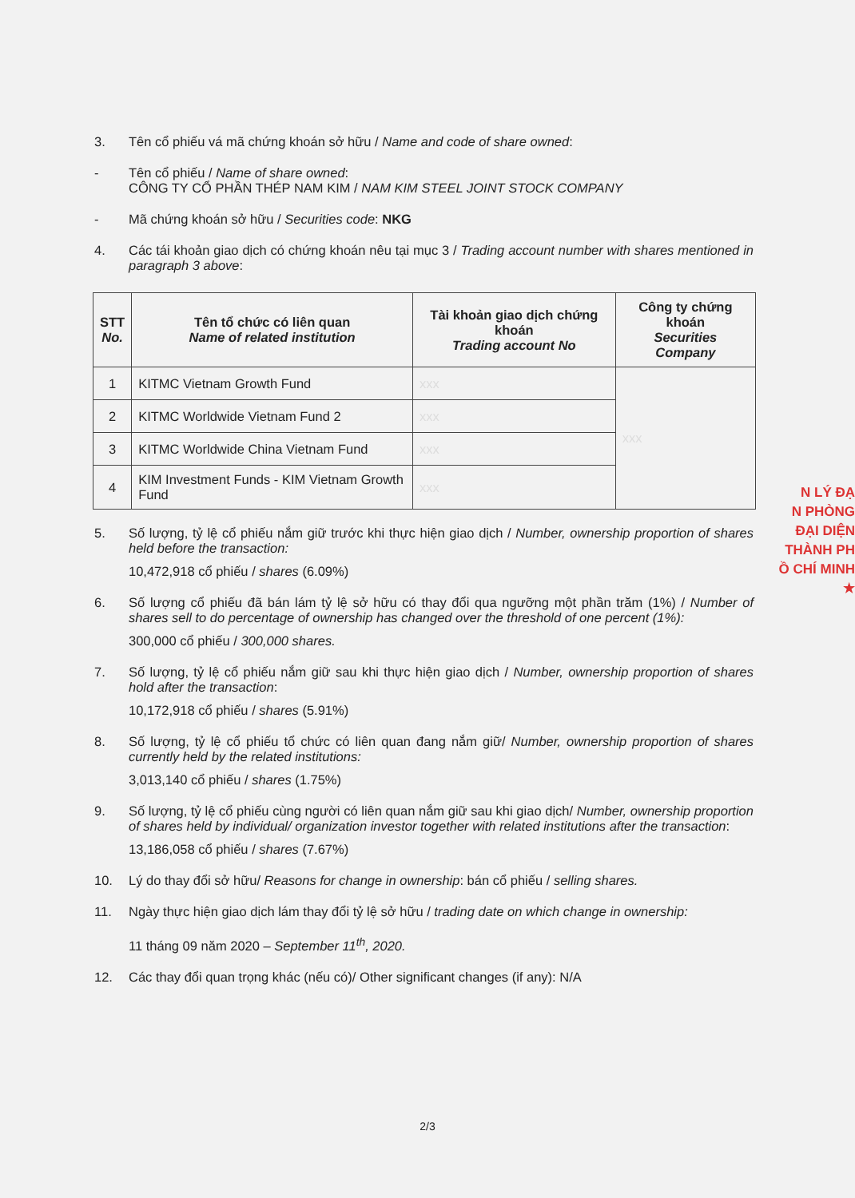3. Tên cổ phiếu vá mã chứng khoán sở hữu / Name and code of share owned:
- Tên cổ phiếu / Name of share owned:
CÔNG TY CỔ PHẦN THÉP NAM KIM / NAM KIM STEEL JOINT STOCK COMPANY
- Mã chứng khoán sở hữu / Securities code: NKG
4. Các tái khoản giao dịch có chứng khoán nêu tại mục 3 / Trading account number with shares mentioned in paragraph 3 above:
| STT No. | Tên tổ chức có liên quan Name of related institution | Tài khoản giao dịch chứng khoán Trading account No | Công ty chứng khoán Securities Company |
| --- | --- | --- | --- |
| 1 | KITMC Vietnam Growth Fund | xxx | xxx |
| 2 | KITMC Worldwide Vietnam Fund 2 | xxx | |
| 3 | KITMC Worldwide China Vietnam Fund | xxx | |
| 4 | KIM Investment Funds - KIM Vietnam Growth Fund | xxx | |
5. Số lượng, tỷ lệ cổ phiếu nắm giữ trước khi thực hiện giao dịch / Number, ownership proportion of shares held before the transaction:
10,472,918 cổ phiếu / shares (6.09%)
6. Số lượng cổ phiếu đã bán lám tỷ lệ sở hữu có thay đổi qua ngưỡng một phần trăm (1%) / Number of shares sell to do percentage of ownership has changed over the threshold of one percent (1%):
300,000 cổ phiếu / 300,000 shares.
7. Số lượng, tỷ lệ cổ phiếu nắm giữ sau khi thực hiện giao dịch / Number, ownership proportion of shares hold after the transaction:
10,172,918 cổ phiếu / shares (5.91%)
8. Số lượng, tỷ lệ cổ phiếu tổ chức có liên quan đang nắm giữ/ Number, ownership proportion of shares currently held by the related institutions:
3,013,140 cổ phiếu / shares (1.75%)
9. Số lượng, tỷ lệ cổ phiếu cùng người có liên quan nắm giữ sau khi giao dịch/ Number, ownership proportion of shares held by individual/ organization investor together with related institutions after the transaction:
13,186,058 cổ phiếu / shares (7.67%)
10. Lý do thay đổi sở hữu/ Reasons for change in ownership: bán cổ phiếu / selling shares.
11. Ngày thực hiện giao dịch lám thay đổi tỷ lệ sở hữu / trading date on which change in ownership:
11 tháng 09 năm 2020 – September 11<sup>th</sup>, 2020.
12. Các thay đổi quan trọng khác (nếu có)/ Other significant changes (if any): N/A
N LÝ ĐẠ
N PHÒNG
ĐẠI DIỆN
THÀNH PH
Ồ CHÍ MINH
★
2/3